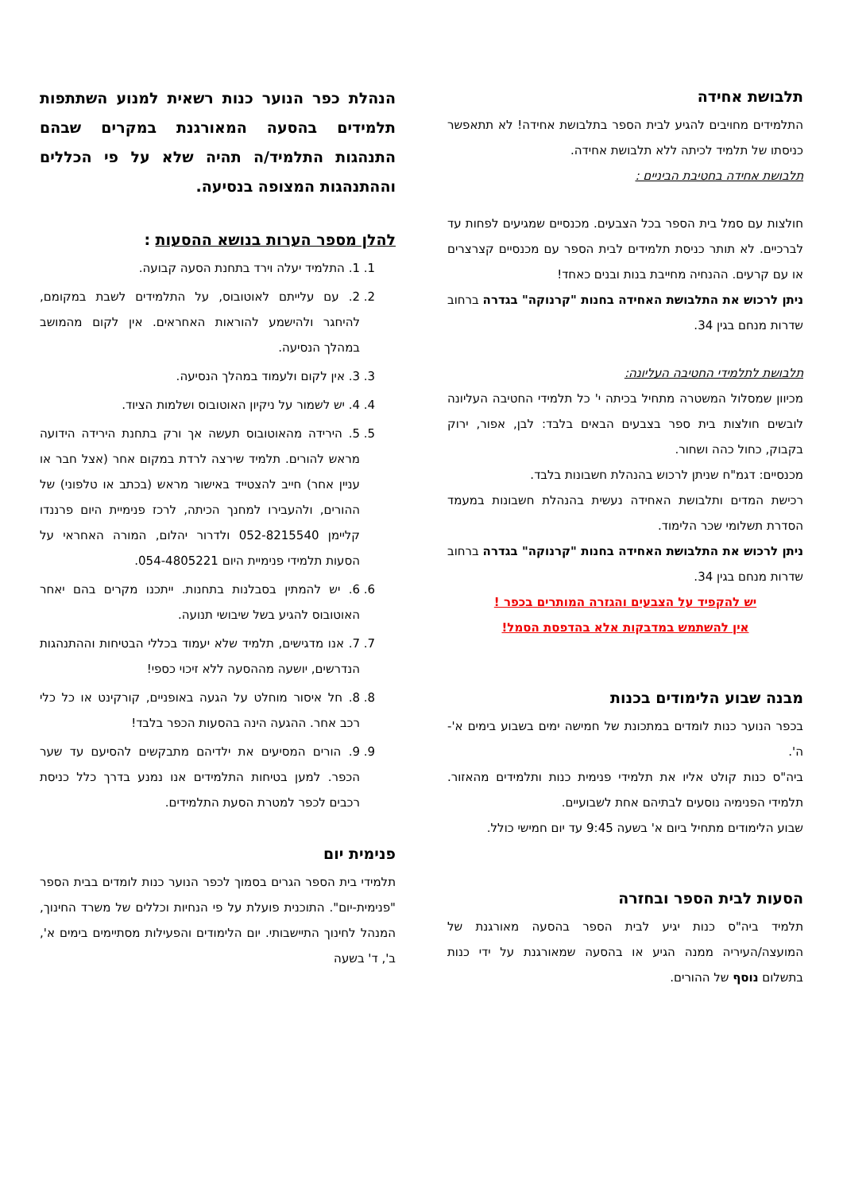תלבושת אחידה
התלמידים מחויבים להגיע לבית הספר בתלבושת אחידה! לא תתאפשר כניסתו של תלמיד לכיתה ללא תלבושת אחידה.
תלבושת אחידה בחטיבת הביניים :
חולצות עם סמל בית הספר בכל הצבעים. מכנסיים שמגיעים לפחות עד לברכיים. לא תותר כניסת תלמידים לבית הספר עם מכנסיים קצרצרים או עם קרעים. ההנחיה מחייבת בנות ובנים כאחד!
ניתן לרכוש את התלבושת האחידה בחנות "קרנוקה" בגדרה ברחוב שדרות מנחם בגין 34.
תלבושת לתלמידי החטיבה העליונה:
מכיוון שמסלול המשטרה מתחיל בכיתה י' כל תלמידי החטיבה העליונה לובשים חולצות בית ספר בצבעים הבאים בלבד: לבן, אפור, ירוק בקבוק, כחול כהה ושחור.
מכנסיים: דגמ"ח שניתן לרכוש בהנהלת חשבונות בלבד.
רכישת המדים ותלבושת האחידה נעשית בהנהלת חשבונות במעמד הסדרת תשלומי שכר הלימוד.
ניתן לרכוש את התלבושת האחידה בחנות "קרנוקה" בגדרה ברחוב שדרות מנחם בגין 34.
יש להקפיד על הצבעים והגזרה המותרים בכפר !
אין להשתמש במדבקות אלא בהדפסת הסמל!
מבנה שבוע הלימודים בכנות
בכפר הנוער כנות לומדים במתכונת של חמישה ימים בשבוע בימים א'-ה'.
ביה"ס כנות קולט אליו את תלמידי פנימית כנות ותלמידים מהאזור. תלמידי הפנימיה נוסעים לבתיהם אחת לשבועיים.
שבוע הלימודים מתחיל ביום א' בשעה 9:45 עד יום חמישי כולל.
הסעות לבית הספר ובחזרה
תלמיד ביה"ס כנות יגיע לבית הספר בהסעה מאורגנת של המועצה/העיריה ממנה הגיע או בהסעה שמאורגנת על ידי כנות בתשלום נוסף של ההורים.
הנהלת כפר הנוער כנות רשאית למנוע השתתפות תלמידים בהסעה המאורגנת במקרים שבהם התנהגות התלמיד/ה תהיה שלא על פי הכללים וההתנהגות המצופה בנסיעה.
להלן מספר הערות בנושא ההסעות :
1. 1. התלמיד יעלה וירד בתחנת הסעה קבועה.
2. 2. עם עלייתם לאוטובוס, על התלמידים לשבת במקומם, להיחגר ולהישמע להוראות האחראים. אין לקום מהמושב במהלך הנסיעה.
3. 3. אין לקום ולעמוד במהלך הנסיעה.
4. 4. יש לשמור על ניקיון האוטובוס ושלמות הציוד.
5. 5. הירידה מהאוטובוס תעשה אך ורק בתחנת הירידה הידועה מראש להורים. תלמיד שירצה לרדת במקום אחר (אצל חבר או עניין אחר) חייב להצטייד באישור מראש (בכתב או טלפוני) של ההורים, ולהעבירו למחנך הכיתה, לרכז פנימיית היום פרננדו קליימן 052-8215540 ולדרור יהלום, המורה האחראי על הסעות תלמידי פנימיית היום 054-4805221.
6. 6. יש להמתין בסבלנות בתחנות. ייתכנו מקרים בהם יאחר האוטובוס להגיע בשל שיבושי תנועה.
7. 7. אנו מדגישים, תלמיד שלא יעמוד בכללי הבטיחות וההתנהגות הנדרשים, יושעה מההסעה ללא זיכוי כספי!
8. 8. חל איסור מוחלט על הגעה באופניים, קורקינט או כל כלי רכב אחר. ההגעה הינה בהסעות הכפר בלבד!
9. 9. הורים המסיעים את ילדיהם מתבקשים להסיעם עד שער הכפר. למען בטיחות התלמידים אנו נמנע בדרך כלל כניסת רכבים לכפר למטרת הסעת התלמידים.
פנימית יום
תלמידי בית הספר הגרים בסמוך לכפר הנוער כנות לומדים בבית הספר "פנימית-יום". התוכנית פועלת על פי הנחיות וכללים של משרד החינוך, המנהל לחינוך התיישבותי. יום הלימודים והפעילות מסתיימים בימים א', ב', ד' בשעה